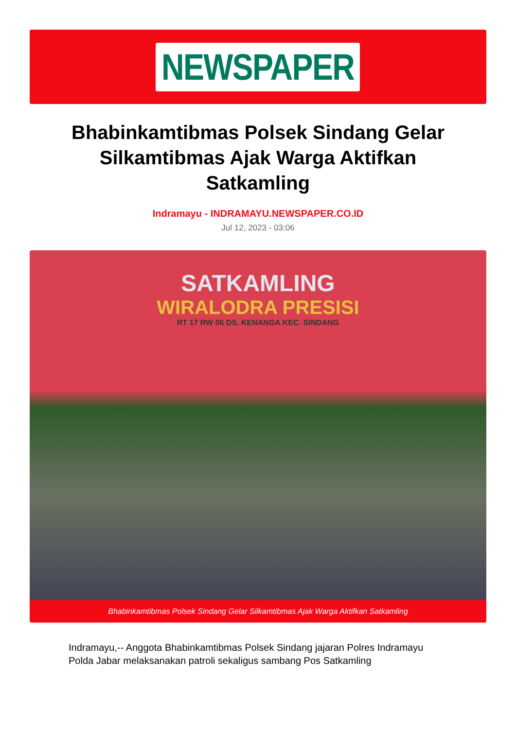NEWSPAPER
Bhabinkamtibmas Polsek Sindang Gelar Silkamtibmas Ajak Warga Aktifkan Satkamling
Indramayu - INDRAMAYU.NEWSPAPER.CO.ID
Jul 12, 2023 - 03:06
SATKAMLING
WIRALODRA PRESISI
RT 17 RW 06 DS. KENANGA KEC. SINDANG
Bhabinkamtibmas Polsek Sindang Gelar Silkamtibmas Ajak Warga Aktifkan Satkamling
Indramayu,-- Anggota Bhabinkamtibmas Polsek Sindang jajaran Polres Indramayu Polda Jabar melaksanakan patroli sekaligus sambang Pos Satkamling